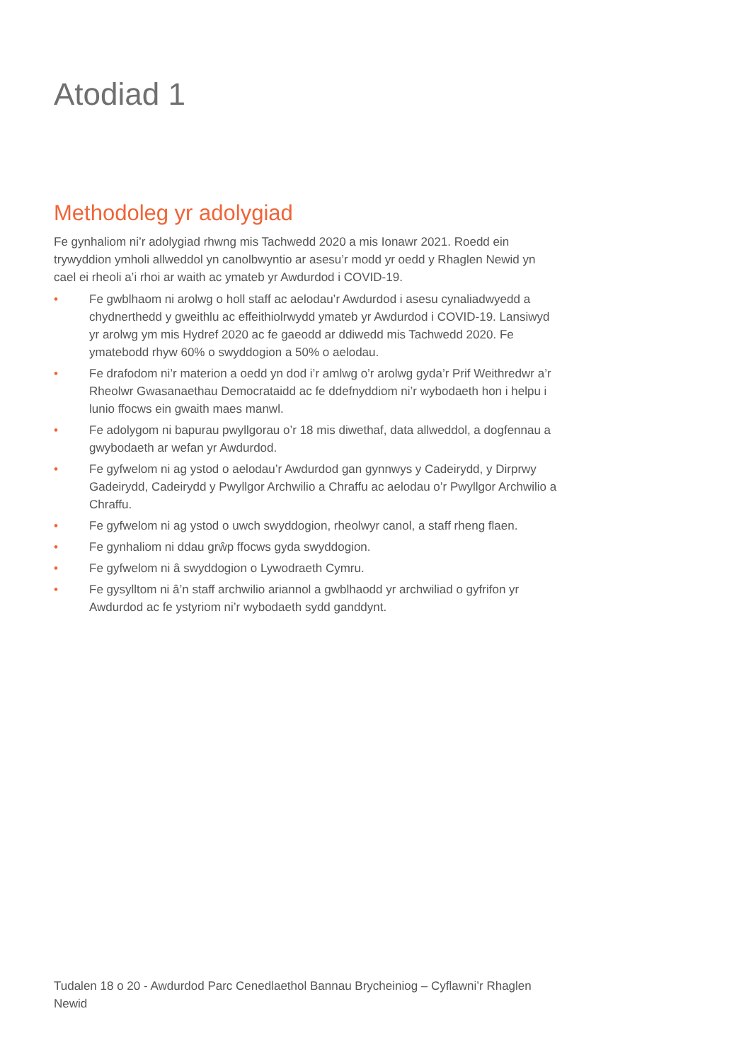Atodiad 1
Methodoleg yr adolygiad
Fe gynhaliom ni’r adolygiad rhwng mis Tachwedd 2020 a mis Ionawr 2021. Roedd ein trywyddion ymholi allweddol yn canolbwyntio ar asesu’r modd yr oedd y Rhaglen Newid yn cael ei rheoli a’i rhoi ar waith ac ymateb yr Awdurdod i COVID-19.
• Fe gwblhaom ni arolwg o holl staff ac aelodau’r Awdurdod i asesu cynaliadwyedd a chydnerthedd y gweithlu ac effeithiolrwydd ymateb yr Awdurdod i COVID-19. Lansiwyd yr arolwg ym mis Hydref 2020 ac fe gaeodd ar ddiwedd mis Tachwedd 2020. Fe ymatebodd rhyw 60% o swyddogion a 50% o aelodau.
• Fe drafodom ni’r materion a oedd yn dod i’r amlwg o’r arolwg gyda’r Prif Weithredwr a’r Rheolwr Gwasanaethau Democrataidd ac fe ddefnyddiom ni’r wybodaeth hon i helpu i lunio ffocws ein gwaith maes manwl.
• Fe adolygom ni bapurau pwyllgorau o’r 18 mis diwethaf, data allweddol, a dogfennau a gwybodaeth ar wefan yr Awdurdod.
• Fe gyfwelom ni ag ystod o aelodau’r Awdurdod gan gynnwys y Cadeirydd, y Dirprwy Gadeirydd, Cadeirydd y Pwyllgor Archwilio a Chraffu ac aelodau o’r Pwyllgor Archwilio a Chraffu.
• Fe gyfwelom ni ag ystod o uwch swyddogion, rheolwyr canol, a staff rheng flaen.
• Fe gynhaliom ni ddau grŵp ffocws gyda swyddogion.
• Fe gyfwelom ni â swyddogion o Lywodraeth Cymru.
• Fe gysylltom ni â’n staff archwilio ariannol a gwblhaodd yr archwiliad o gyfrifon yr Awdurdod ac fe ystyriom ni’r wybodaeth sydd ganddynt.
Tudalen 18 o 20 - Awdurdod Parc Cenedlaethol Bannau Brycheiniog – Cyflawni’r Rhaglen Newid